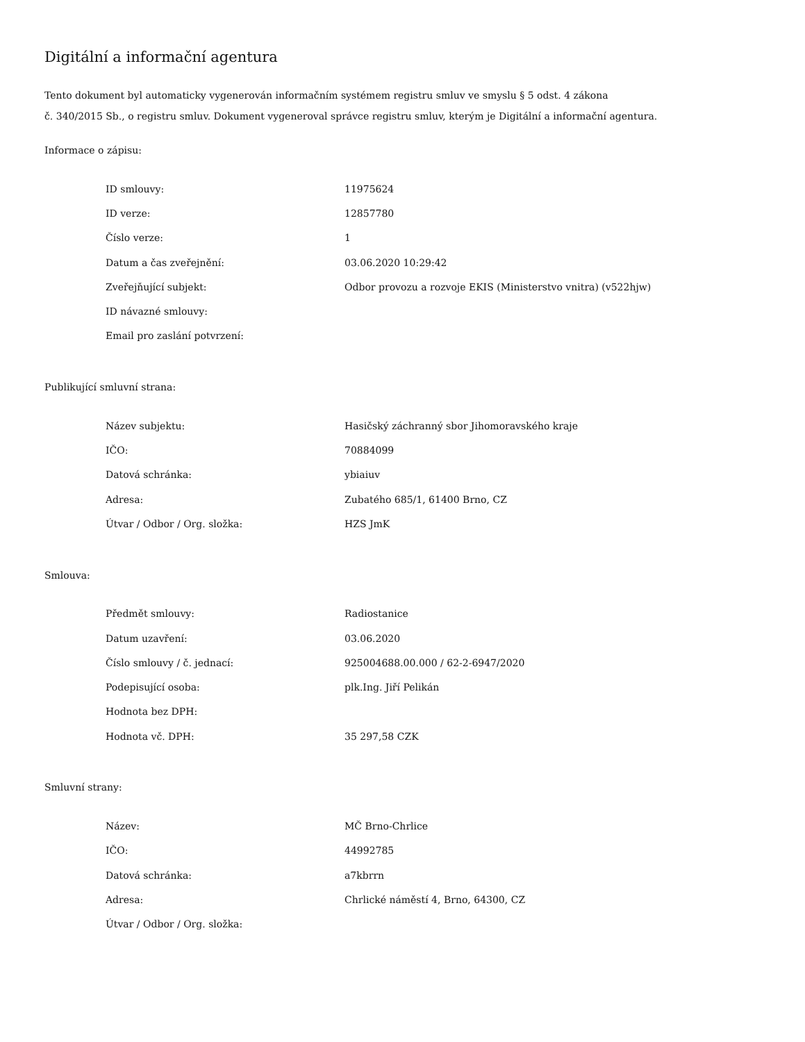Digitální a informační agentura
Tento dokument byl automaticky vygenerován informačním systémem registru smluv ve smyslu § 5 odst. 4 zákona
č. 340/2015 Sb., o registru smluv. Dokument vygeneroval správce registru smluv, kterým je Digitální a informační agentura.
Informace o zápisu:
| ID smlouvy: | 11975624 |
| ID verze: | 12857780 |
| Číslo verze: | 1 |
| Datum a čas zveřejnění: | 03.06.2020 10:29:42 |
| Zveřejňující subjekt: | Odbor provozu a rozvoje EKIS (Ministerstvo vnitra) (v522hjw) |
| ID návazné smlouvy: | |
| Email pro zaslání potvrzení: | |
Publikující smluvní strana:
| Název subjektu: | Hasičský záchranný sbor Jihomoravského kraje |
| IČO: | 70884099 |
| Datová schránka: | ybiaiuv |
| Adresa: | Zubatého 685/1, 61400 Brno, CZ |
| Útvar / Odbor / Org. složka: | HZS JmK |
Smlouva:
| Předmět smlouvy: | Radiostanice |
| Datum uzavření: | 03.06.2020 |
| Číslo smlouvy / č. jednací: | 925004688.00.000 / 62-2-6947/2020 |
| Podepisující osoba: | plk.Ing. Jiří Pelikán |
| Hodnota bez DPH: | |
| Hodnota vč. DPH: | 35 297,58 CZK |
Smluvní strany:
| Název: | MČ Brno-Chrlice |
| IČO: | 44992785 |
| Datová schránka: | a7kbrrn |
| Adresa: | Chrlické náměstí 4, Brno, 64300, CZ |
| Útvar / Odbor / Org. složka: | |